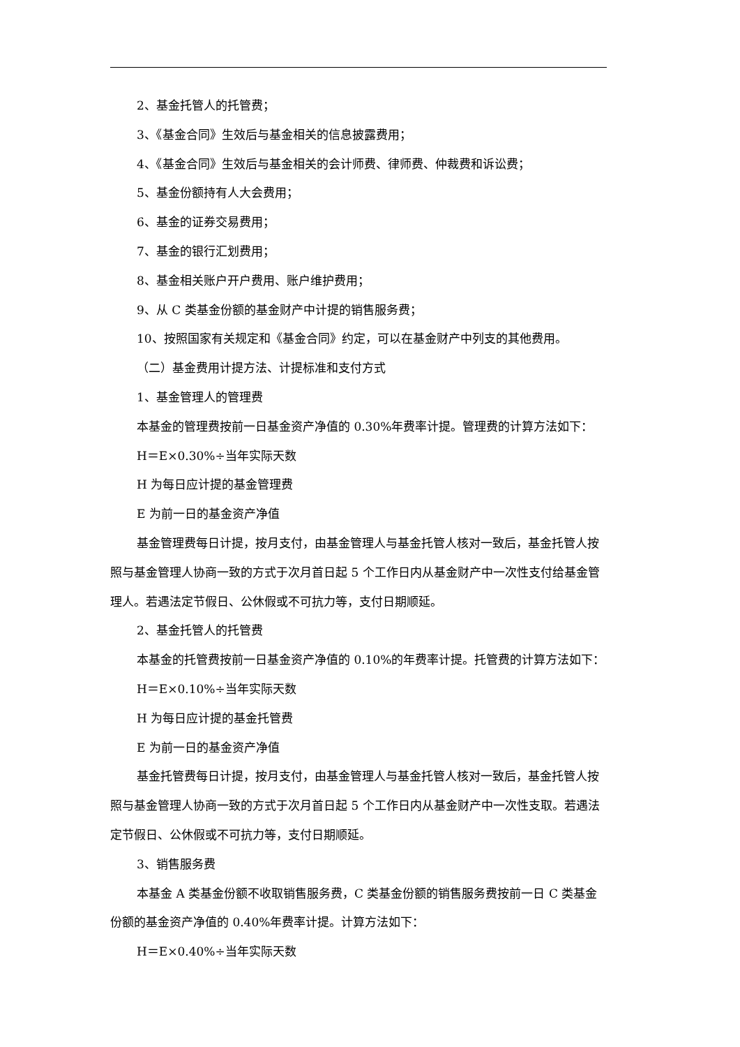2、基金托管人的托管费；
3、《基金合同》生效后与基金相关的信息披露费用；
4、《基金合同》生效后与基金相关的会计师费、律师费、仲裁费和诉讼费；
5、基金份额持有人大会费用；
6、基金的证券交易费用；
7、基金的银行汇划费用；
8、基金相关账户开户费用、账户维护费用；
9、从 C 类基金份额的基金财产中计提的销售服务费；
10、按照国家有关规定和《基金合同》约定，可以在基金财产中列支的其他费用。
（二）基金费用计提方法、计提标准和支付方式
1、基金管理人的管理费
本基金的管理费按前一日基金资产净值的 0.30%年费率计提。管理费的计算方法如下：
H＝E×0.30%÷当年实际天数
H 为每日应计提的基金管理费
E 为前一日的基金资产净值
基金管理费每日计提，按月支付，由基金管理人与基金托管人核对一致后，基金托管人按照与基金管理人协商一致的方式于次月首日起 5 个工作日内从基金财产中一次性支付给基金管理人。若遇法定节假日、公休假或不可抗力等，支付日期顺延。
2、基金托管人的托管费
本基金的托管费按前一日基金资产净值的 0.10%的年费率计提。托管费的计算方法如下：
H＝E×0.10%÷当年实际天数
H 为每日应计提的基金托管费
E 为前一日的基金资产净值
基金托管费每日计提，按月支付，由基金管理人与基金托管人核对一致后，基金托管人按照与基金管理人协商一致的方式于次月首日起 5 个工作日内从基金财产中一次性支取。若遇法定节假日、公休假或不可抗力等，支付日期顺延。
3、销售服务费
本基金 A 类基金份额不收取销售服务费，C 类基金份额的销售服务费按前一日 C 类基金份额的基金资产净值的 0.40%年费率计提。计算方法如下：
H＝E×0.40%÷当年实际天数